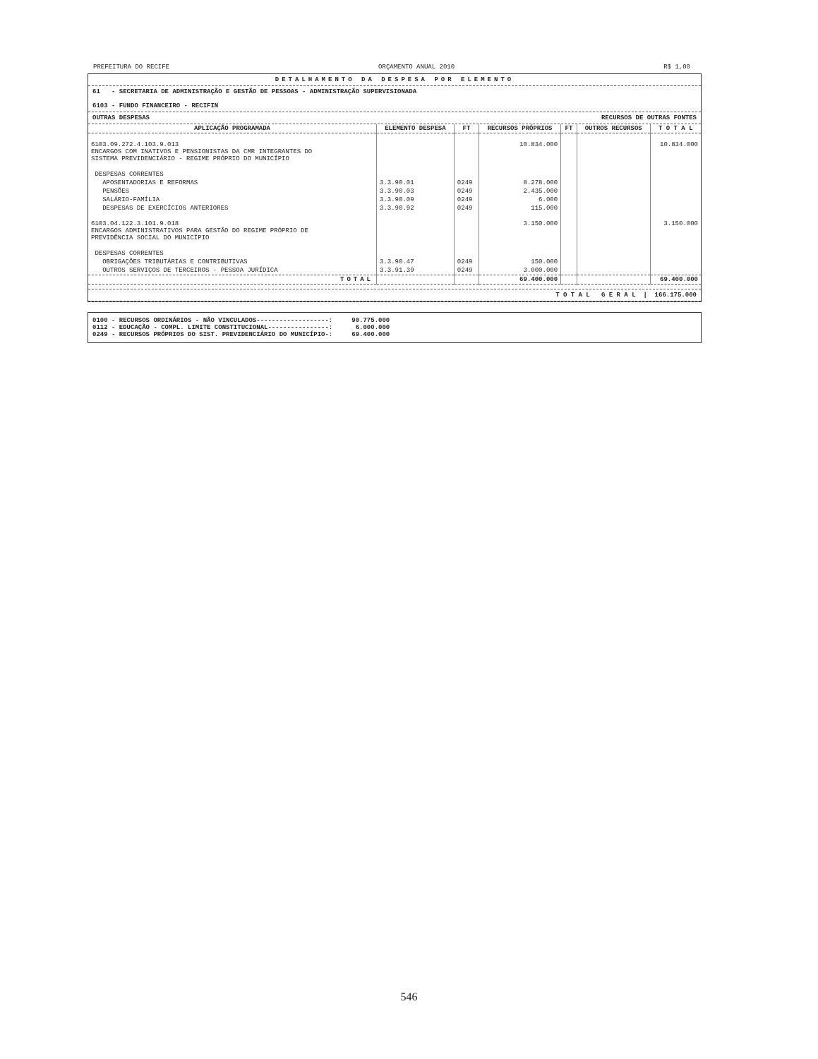PREFEITURA DO RECIFE ORÇAMENTO ANUAL 2010 R$ 1,00
DETALHAMENTO DA DESPESA POR ELEMENTO
61 - SECRETARIA DE ADMINISTRAÇÃO E GESTÃO DE PESSOAS - ADMINISTRAÇÃO SUPERVISIONADA
6103 - FUNDO FINANCEIRO - RECIFIN
OUTRAS DESPESAS RECURSOS DE OUTRAS FONTES
| APLICAÇÃO PROGRAMADA | ELEMENTO DESPESA | FT | RECURSOS PRÓPRIOS | FT | OUTROS RECURSOS | T O T A L |
| --- | --- | --- | --- | --- | --- | --- |
| 6103.09.272.4.103.9.013 ENCARGOS COM INATIVOS E PENSIONISTAS DA CMR INTEGRANTES DO SISTEMA PREVIDENCIÁRIO - REGIME PRÓPRIO DO MUNICÍPIO | | | 10.834.000 | | | 10.834.000 |
| DESPESAS CORRENTES | | | | | | |
| APOSENTADORIAS E REFORMAS | 3.3.90.01 | 0249 | 8.278.000 | | | |
| PENSÕES | 3.3.90.03 | 0249 | 2.435.000 | | | |
| SALÁRIO-FAMÍLIA | 3.3.90.09 | 0249 | 6.000 | | | |
| DESPESAS DE EXERCÍCIOS ANTERIORES | 3.3.90.92 | 0249 | 115.000 | | | |
| 6103.04.122.3.101.9.018 ENCARGOS ADMINISTRATIVOS PARA GESTÃO DO REGIME PRÓPRIO DE PREVIDÊNCIA SOCIAL DO MUNICÍPIO | | | 3.150.000 | | | 3.150.000 |
| DESPESAS CORRENTES | | | | | | |
| OBRIGAÇÕES TRIBUTÁRIAS E CONTRIBUTIVAS | 3.3.90.47 | 0249 | 150.000 | | | |
| OUTROS SERVIÇOS DE TERCEIROS - PESSOA JURÍDICA | 3.3.91.39 | 0249 | 3.000.000 | | | |
| TOTAL | | | 69.400.000 | | | 69.400.000 |
T O T A L G E R A L | 166.175.000
0100 - RECURSOS ORDINÁRIOS - NÃO VINCULADOS-------------------: 90.775.000
0112 - EDUCAÇÃO - COMPL. LIMITE CONSTITUCIONAL----------------: 6.000.000
0249 - RECURSOS PRÓPRIOS DO SIST. PREVIDENCIÁRIO DO MUNICÍPIO-: 69.400.000
546